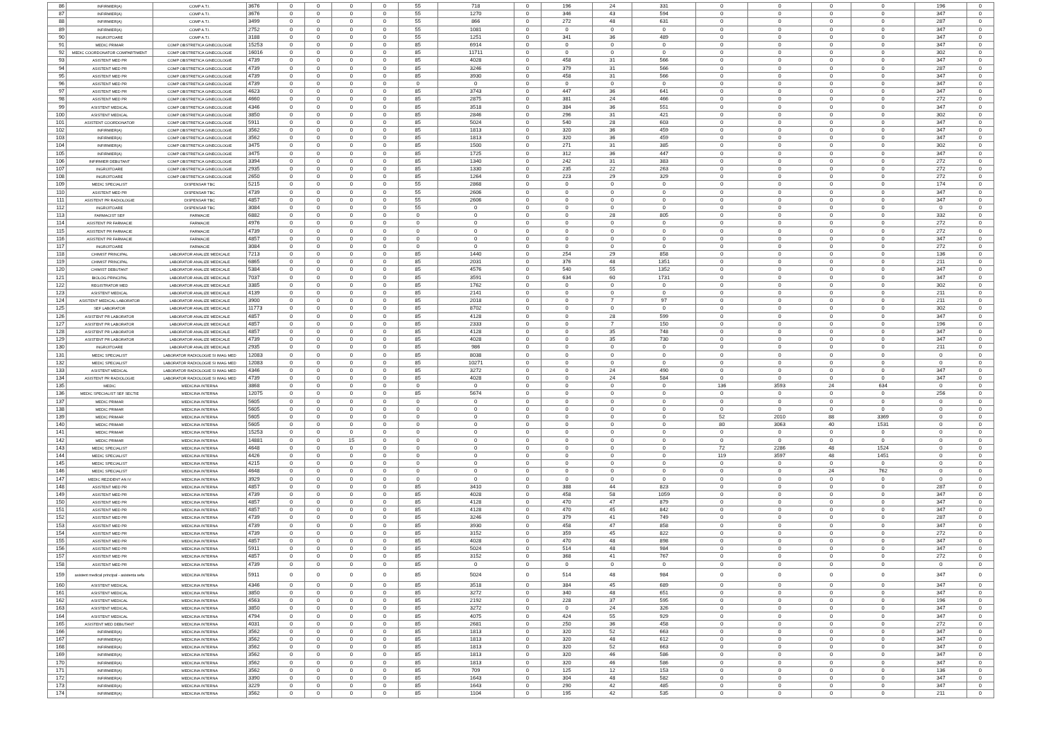| 86 | INFIRMIER(A) | COMP A.T.I. | 3676 | 0 | 0 | 0 | 0 | 55 | 718 | 0 | 196 | 24 | 331 | 0 | 0 | 0 | 0 | 196 | 0 |
| 87 | INFIRMIER(A) | COMP A.T.I. | 3676 | 0 | 0 | 0 | 0 | 55 | 1270 | 0 | 346 | 43 | 594 | 0 | 0 | 0 | 0 | 347 | 0 |
| 88 | INFIRMIER(A) | COMP A.T.I. | 3499 | 0 | 0 | 0 | 0 | 55 | 866 | 0 | 272 | 48 | 631 | 0 | 0 | 0 | 0 | 287 | 0 |
| 89 | INFIRMIER(A) | COMP A.T.I. | 2752 | 0 | 0 | 0 | 0 | 55 | 1081 | 0 | 0 | 0 | 0 | 0 | 0 | 0 | 0 | 347 | 0 |
| 90 | INGRIJITOARE | COMP A.T.I. | 3188 | 0 | 0 | 0 | 0 | 55 | 1251 | 0 | 341 | 36 | 489 | 0 | 0 | 0 | 0 | 347 | 0 |
| 91 | MEDIC PRIMAR | COMP OBSTRETICA GINECOLOGIE | 15253 | 0 | 0 | 0 | 0 | 85 | 6914 | 0 | 0 | 0 | 0 | 0 | 0 | 0 | 0 | 347 | 0 |
| 92 | MEDIC COORDONATOR COMPARTIMENT | COMP OBSTRETICA GINECOLOGIE | 16016 | 0 | 0 | 0 | 0 | 85 | 11711 | 0 | 0 | 0 | 0 | 0 | 0 | 0 | 0 | 302 | 0 |
| 93 | ASISTENT MED PR | COMP OBSTRETICA GINECOLOGIE | 4739 | 0 | 0 | 0 | 0 | 85 | 4028 | 0 | 458 | 31 | 566 | 0 | 0 | 0 | 0 | 347 | 0 |
| 94 | ASISTENT MED PR | COMP OBSTRETICA GINECOLOGIE | 4739 | 0 | 0 | 0 | 0 | 85 | 3246 | 0 | 379 | 31 | 566 | 0 | 0 | 0 | 0 | 287 | 0 |
| 95 | ASISTENT MED PR | COMP OBSTRETICA GINECOLOGIE | 4739 | 0 | 0 | 0 | 0 | 85 | 3930 | 0 | 458 | 31 | 566 | 0 | 0 | 0 | 0 | 347 | 0 |
| 96 | ASISTENT MED PR | COMP OBSTRETICA GINECOLOGIE | 4739 | 0 | 0 | 0 | 0 | 0 | 0 | 0 | 0 | 0 | 0 | 0 | 0 | 0 | 0 | 347 | 0 |
| 97 | ASISTENT MED PR | COMP OBSTRETICA GINECOLOGIE | 4623 | 0 | 0 | 0 | 0 | 85 | 3743 | 0 | 447 | 36 | 641 | 0 | 0 | 0 | 0 | 347 | 0 |
| 98 | ASISTENT MED PR | COMP OBSTRETICA GINECOLOGIE | 4660 | 0 | 0 | 0 | 0 | 85 | 2875 | 0 | 381 | 24 | 466 | 0 | 0 | 0 | 0 | 272 | 0 |
| 99 | ASISTENT MEDICAL | COMP OBSTRETICA GINECOLOGIE | 4346 | 0 | 0 | 0 | 0 | 85 | 3518 | 0 | 384 | 36 | 551 | 0 | 0 | 0 | 0 | 347 | 0 |
| 100 | ASISTENT MEDICAL | COMP OBSTRETICA GINECOLOGIE | 3850 | 0 | 0 | 0 | 0 | 85 | 2846 | 0 | 296 | 31 | 421 | 0 | 0 | 0 | 0 | 302 | 0 |
| 101 | ASISTENT COORDONATOR | COMP OBSTRETICA GINECOLOGIE | 5911 | 0 | 0 | 0 | 0 | 85 | 5024 | 0 | 540 | 28 | 603 | 0 | 0 | 0 | 0 | 347 | 0 |
| 102 | INFIRMIER(A) | COMP OBSTRETICA GINECOLOGIE | 3562 | 0 | 0 | 0 | 0 | 85 | 1813 | 0 | 320 | 36 | 459 | 0 | 0 | 0 | 0 | 347 | 0 |
| 103 | INFIRMIER(A) | COMP OBSTRETICA GINECOLOGIE | 3562 | 0 | 0 | 0 | 0 | 85 | 1813 | 0 | 320 | 36 | 459 | 0 | 0 | 0 | 0 | 347 | 0 |
| 104 | INFIRMIER(A) | COMP OBSTRETICA GINECOLOGIE | 3475 | 0 | 0 | 0 | 0 | 85 | 1500 | 0 | 271 | 31 | 385 | 0 | 0 | 0 | 0 | 302 | 0 |
| 105 | INFIRMIER(A) | COMP OBSTRETICA GINECOLOGIE | 3475 | 0 | 0 | 0 | 0 | 85 | 1725 | 0 | 312 | 36 | 447 | 0 | 0 | 0 | 0 | 347 | 0 |
| 106 | INFIRMIER DEBUTANT | COMP OBSTRETICA GINECOLOGIE | 3394 | 0 | 0 | 0 | 0 | 85 | 1340 | 0 | 242 | 31 | 383 | 0 | 0 | 0 | 0 | 272 | 0 |
| 107 | INGRIJITOARE | COMP OBSTRETICA GINECOLOGIE | 2935 | 0 | 0 | 0 | 0 | 85 | 1330 | 0 | 235 | 22 | 263 | 0 | 0 | 0 | 0 | 272 | 0 |
| 108 | INGRIJITOARE | COMP OBSTRETICA GINECOLOGIE | 2650 | 0 | 0 | 0 | 0 | 85 | 1264 | 0 | 223 | 29 | 329 | 0 | 0 | 0 | 0 | 272 | 0 |
| 109 | MEDIC SPECIALIST | DISPENSAR TBC | 5215 | 0 | 0 | 0 | 0 | 55 | 2868 | 0 | 0 | 0 | 0 | 0 | 0 | 0 | 0 | 174 | 0 |
| 110 | ASISTENT MED PR | DISPENSAR TBC | 4739 | 0 | 0 | 0 | 0 | 55 | 2606 | 0 | 0 | 0 | 0 | 0 | 0 | 0 | 0 | 347 | 0 |
| 111 | ASISTENT PR RADIOLOGIE | DISPENSAR TBC | 4857 | 0 | 0 | 0 | 0 | 55 | 2606 | 0 | 0 | 0 | 0 | 0 | 0 | 0 | 0 | 347 | 0 |
| 112 | INGRIJITOARE | DISPENSAR TBC | 3084 | 0 | 0 | 0 | 0 | 55 | 0 | 0 | 0 | 0 | 0 | 0 | 0 | 0 | 0 | 0 | 0 |
| 113 | FARMACIST SEF | FARMACIE | 6882 | 0 | 0 | 0 | 0 | 0 | 0 | 0 | 0 | 28 | 805 | 0 | 0 | 0 | 0 | 332 | 0 |
| 114 | ASISTENT PR FARMACIE | FARMACIE | 4976 | 0 | 0 | 0 | 0 | 0 | 0 | 0 | 0 | 0 | 0 | 0 | 0 | 0 | 0 | 272 | 0 |
| 115 | ASISTENT PR FARMACIE | FARMACIE | 4739 | 0 | 0 | 0 | 0 | 0 | 0 | 0 | 0 | 0 | 0 | 0 | 0 | 0 | 0 | 272 | 0 |
| 116 | ASISTENT PR FARMACIE | FARMACIE | 4857 | 0 | 0 | 0 | 0 | 0 | 0 | 0 | 0 | 0 | 0 | 0 | 0 | 0 | 0 | 347 | 0 |
| 117 | INGRIJITOARE | FARMACIE | 3084 | 0 | 0 | 0 | 0 | 0 | 0 | 0 | 0 | 0 | 0 | 0 | 0 | 0 | 0 | 272 | 0 |
| 118 | CHIMIST PRINCIPAL | LABORATOR ANALIZE MEDICALE | 7213 | 0 | 0 | 0 | 0 | 85 | 1440 | 0 | 254 | 29 | 858 | 0 | 0 | 0 | 0 | 136 | 0 |
| 119 | CHIMIST PRINCIPAL | LABORATOR ANALIZE MEDICALE | 6865 | 0 | 0 | 0 | 0 | 85 | 2031 | 0 | 376 | 48 | 1351 | 0 | 0 | 0 | 0 | 211 | 0 |
| 120 | CHIMIST DEBUTANT | LABORATOR ANALIZE MEDICALE | 5384 | 0 | 0 | 0 | 0 | 85 | 4576 | 0 | 540 | 55 | 1352 | 0 | 0 | 0 | 0 | 347 | 0 |
| 121 | BIOLOG PRINCIPAL | LABORATOR ANALIZE MEDICALE | 7037 | 0 | 0 | 0 | 0 | 85 | 3591 | 0 | 634 | 60 | 1731 | 0 | 0 | 0 | 0 | 347 | 0 |
| 122 | REGISTRATOR MED | LABORATOR ANALIZE MEDICALE | 3385 | 0 | 0 | 0 | 0 | 85 | 1762 | 0 | 0 | 0 | 0 | 0 | 0 | 0 | 0 | 302 | 0 |
| 123 | ASISTENT MEDICAL | LABORATOR ANALIZE MEDICALE | 4139 | 0 | 0 | 0 | 0 | 85 | 2141 | 0 | 0 | 0 | 0 | 0 | 0 | 0 | 0 | 211 | 0 |
| 124 | ASISTENT MEDICAL LABORATOR | LABORATOR ANALIZE MEDICALE | 3900 | 0 | 0 | 0 | 0 | 85 | 2018 | 0 | 0 | 7 | 97 | 0 | 0 | 0 | 0 | 211 | 0 |
| 125 | SEF LABORATOR | LABORATOR ANALIZE MEDICALE | 11773 | 0 | 0 | 0 | 0 | 85 | 8702 | 0 | 0 | 0 | 0 | 0 | 0 | 0 | 0 | 302 | 0 |
| 126 | ASISTENT PR LABORATOR | LABORATOR ANALIZE MEDICALE | 4857 | 0 | 0 | 0 | 0 | 85 | 4128 | 0 | 0 | 28 | 599 | 0 | 0 | 0 | 0 | 347 | 0 |
| 127 | ASISTENT PR LABORATOR | LABORATOR ANALIZE MEDICALE | 4857 | 0 | 0 | 0 | 0 | 85 | 2333 | 0 | 0 | 7 | 150 | 0 | 0 | 0 | 0 | 196 | 0 |
| 128 | ASISTENT PR LABORATOR | LABORATOR ANALIZE MEDICALE | 4857 | 0 | 0 | 0 | 0 | 85 | 4128 | 0 | 0 | 35 | 748 | 0 | 0 | 0 | 0 | 347 | 0 |
| 129 | ASISTENT PR LABORATOR | LABORATOR ANALIZE MEDICALE | 4739 | 0 | 0 | 0 | 0 | 85 | 4028 | 0 | 0 | 35 | 730 | 0 | 0 | 0 | 0 | 347 | 0 |
| 130 | INGRIJITOARE | LABORATOR ANALIZE MEDICALE | 2935 | 0 | 0 | 0 | 0 | 85 | 986 | 0 | 0 | 0 | 0 | 0 | 0 | 0 | 0 | 211 | 0 |
| 131 | MEDIC SPECIALIST | LABORATOR RADIOLOGIE SI IMAG MED | 12083 | 0 | 0 | 0 | 0 | 85 | 8038 | 0 | 0 | 0 | 0 | 0 | 0 | 0 | 0 | 0 | 0 |
| 132 | MEDIC SPECIALIST | LABORATOR RADIOLOGIE SI IMAG MED | 12083 | 0 | 0 | 0 | 0 | 85 | 10271 | 0 | 0 | 0 | 0 | 0 | 0 | 0 | 0 | 0 | 0 |
| 133 | ASISTENT MEDICAL | LABORATOR RADIOLOGIE SI IMAG MED | 4346 | 0 | 0 | 0 | 0 | 85 | 3272 | 0 | 0 | 24 | 490 | 0 | 0 | 0 | 0 | 347 | 0 |
| 134 | ASISTENT PR RADIOLOGIE | LABORATOR RADIOLOGIE SI IMAG MED | 4739 | 0 | 0 | 0 | 0 | 85 | 4028 | 0 | 0 | 24 | 584 | 0 | 0 | 0 | 0 | 347 | 0 |
| 135 | MEDIC | MEDICINA INTERNA | 3868 | 0 | 0 | 0 | 0 | 0 | 0 | 0 | 0 | 0 | 0 | 136 | 3593 | 24 | 634 | 0 | 0 |
| 136 | MEDIC SPECIALIST SEF SECTIE | MEDICINA INTERNA | 12075 | 0 | 0 | 0 | 0 | 85 | 5674 | 0 | 0 | 0 | 0 | 0 | 0 | 0 | 0 | 256 | 0 |
| 137 | MEDIC PRIMAR | MEDICINA INTERNA | 5605 | 0 | 0 | 0 | 0 | 0 | 0 | 0 | 0 | 0 | 0 | 0 | 0 | 0 | 0 | 0 | 0 |
| 138 | MEDIC PRIMAR | MEDICINA INTERNA | 5605 | 0 | 0 | 0 | 0 | 0 | 0 | 0 | 0 | 0 | 0 | 0 | 0 | 0 | 0 | 0 | 0 |
| 139 | MEDIC PRIMAR | MEDICINA INTERNA | 5605 | 0 | 0 | 0 | 0 | 0 | 0 | 0 | 0 | 0 | 0 | 52 | 2010 | 88 | 3369 | 0 | 0 |
| 140 | MEDIC PRIMAR | MEDICINA INTERNA | 5605 | 0 | 0 | 0 | 0 | 0 | 0 | 0 | 0 | 0 | 0 | 80 | 3063 | 40 | 1531 | 0 | 0 |
| 141 | MEDIC PRIMAR | MEDICINA INTERNA | 15253 | 0 | 0 | 0 | 0 | 0 | 0 | 0 | 0 | 0 | 0 | 0 | 0 | 0 | 0 | 0 | 0 |
| 142 | MEDIC PRIMAR | MEDICINA INTERNA | 14881 | 0 | 0 | 15 | 0 | 0 | 0 | 0 | 0 | 0 | 0 | 0 | 0 | 0 | 0 | 0 | 0 |
| 143 | MEDIC SPECIALIST | MEDICINA INTERNA | 4648 | 0 | 0 | 0 | 0 | 0 | 0 | 0 | 0 | 0 | 0 | 72 | 2286 | 48 | 1524 | 0 | 0 |
| 144 | MEDIC SPECIALIST | MEDICINA INTERNA | 4426 | 0 | 0 | 0 | 0 | 0 | 0 | 0 | 0 | 0 | 0 | 119 | 3597 | 48 | 1451 | 0 | 0 |
| 145 | MEDIC SPECIALIST | MEDICINA INTERNA | 4215 | 0 | 0 | 0 | 0 | 0 | 0 | 0 | 0 | 0 | 0 | 0 | 0 | 0 | 0 | 0 | 0 |
| 146 | MEDIC SPECIALIST | MEDICINA INTERNA | 4648 | 0 | 0 | 0 | 0 | 0 | 0 | 0 | 0 | 0 | 0 | 0 | 0 | 24 | 762 | 0 | 0 |
| 147 | MEDIC REZIDENT AN IV | MEDICINA INTERNA | 3929 | 0 | 0 | 0 | 0 | 0 | 0 | 0 | 0 | 0 | 0 | 0 | 0 | 0 | 0 | 0 | 0 |
| 148 | ASISTENT MED PR | MEDICINA INTERNA | 4857 | 0 | 0 | 0 | 0 | 85 | 3410 | 0 | 388 | 44 | 823 | 0 | 0 | 0 | 0 | 287 | 0 |
| 149 | ASISTENT MED PR | MEDICINA INTERNA | 4739 | 0 | 0 | 0 | 0 | 85 | 4028 | 0 | 458 | 58 | 1059 | 0 | 0 | 0 | 0 | 347 | 0 |
| 150 | ASISTENT MED PR | MEDICINA INTERNA | 4857 | 0 | 0 | 0 | 0 | 85 | 4128 | 0 | 470 | 47 | 879 | 0 | 0 | 0 | 0 | 347 | 0 |
| 151 | ASISTENT MED PR | MEDICINA INTERNA | 4857 | 0 | 0 | 0 | 0 | 85 | 4128 | 0 | 470 | 45 | 842 | 0 | 0 | 0 | 0 | 347 | 0 |
| 152 | ASISTENT MED PR | MEDICINA INTERNA | 4739 | 0 | 0 | 0 | 0 | 85 | 3246 | 0 | 379 | 41 | 749 | 0 | 0 | 0 | 0 | 287 | 0 |
| 153 | ASISTENT MED PR | MEDICINA INTERNA | 4739 | 0 | 0 | 0 | 0 | 85 | 3930 | 0 | 458 | 47 | 858 | 0 | 0 | 0 | 0 | 347 | 0 |
| 154 | ASISTENT MED PR | MEDICINA INTERNA | 4739 | 0 | 0 | 0 | 0 | 85 | 3152 | 0 | 359 | 45 | 822 | 0 | 0 | 0 | 0 | 272 | 0 |
| 155 | ASISTENT MED PR | MEDICINA INTERNA | 4857 | 0 | 0 | 0 | 0 | 85 | 4028 | 0 | 470 | 48 | 898 | 0 | 0 | 0 | 0 | 347 | 0 |
| 156 | ASISTENT MED PR | MEDICINA INTERNA | 5911 | 0 | 0 | 0 | 0 | 85 | 5024 | 0 | 514 | 48 | 984 | 0 | 0 | 0 | 0 | 347 | 0 |
| 157 | ASISTENT MED PR | MEDICINA INTERNA | 4857 | 0 | 0 | 0 | 0 | 85 | 3152 | 0 | 368 | 41 | 767 | 0 | 0 | 0 | 0 | 272 | 0 |
| 158 | ASISTENT MED PR | MEDICINA INTERNA | 4739 | 0 | 0 | 0 | 0 | 85 | 0 | 0 | 0 | 0 | 0 | 0 | 0 | 0 | 0 | 0 | 0 |
| 159 | asistent medical principal - asistenta sefa | MEDICINA INTERNA | 5911 | 0 | 0 | 0 | 0 | 85 | 5024 | 0 | 514 | 48 | 984 | 0 | 0 | 0 | 0 | 347 | 0 |
| 160 | ASISTENT MEDICAL | MEDICINA INTERNA | 4346 | 0 | 0 | 0 | 0 | 85 | 3518 | 0 | 384 | 45 | 689 | 0 | 0 | 0 | 0 | 347 | 0 |
| 161 | ASISTENT MEDICAL | MEDICINA INTERNA | 3850 | 0 | 0 | 0 | 0 | 85 | 3272 | 0 | 340 | 48 | 651 | 0 | 0 | 0 | 0 | 347 | 0 |
| 162 | ASISTENT MEDICAL | MEDICINA INTERNA | 4563 | 0 | 0 | 0 | 0 | 85 | 2192 | 0 | 228 | 37 | 595 | 0 | 0 | 0 | 0 | 196 | 0 |
| 163 | ASISTENT MEDICAL | MEDICINA INTERNA | 3850 | 0 | 0 | 0 | 0 | 85 | 3272 | 0 | 0 | 24 | 326 | 0 | 0 | 0 | 0 | 347 | 0 |
| 164 | ASISTENT MEDICAL | MEDICINA INTERNA | 4794 | 0 | 0 | 0 | 0 | 85 | 4075 | 0 | 424 | 55 | 929 | 0 | 0 | 0 | 0 | 347 | 0 |
| 165 | ASISTENT MED DEBUTANT | MEDICINA INTERNA | 4031 | 0 | 0 | 0 | 0 | 85 | 2681 | 0 | 250 | 36 | 458 | 0 | 0 | 0 | 0 | 272 | 0 |
| 166 | INFIRMIER(A) | MEDICINA INTERNA | 3562 | 0 | 0 | 0 | 0 | 85 | 1813 | 0 | 320 | 52 | 663 | 0 | 0 | 0 | 0 | 347 | 0 |
| 167 | INFIRMIER(A) | MEDICINA INTERNA | 3562 | 0 | 0 | 0 | 0 | 85 | 1813 | 0 | 320 | 48 | 612 | 0 | 0 | 0 | 0 | 347 | 0 |
| 168 | INFIRMIER(A) | MEDICINA INTERNA | 3562 | 0 | 0 | 0 | 0 | 85 | 1813 | 0 | 320 | 52 | 663 | 0 | 0 | 0 | 0 | 347 | 0 |
| 169 | INFIRMIER(A) | MEDICINA INTERNA | 3562 | 0 | 0 | 0 | 0 | 85 | 1813 | 0 | 320 | 46 | 586 | 0 | 0 | 0 | 0 | 347 | 0 |
| 170 | INFIRMIER(A) | MEDICINA INTERNA | 3562 | 0 | 0 | 0 | 0 | 85 | 1813 | 0 | 320 | 46 | 586 | 0 | 0 | 0 | 0 | 347 | 0 |
| 171 | INFIRMIER(A) | MEDICINA INTERNA | 3562 | 0 | 0 | 0 | 0 | 85 | 709 | 0 | 125 | 12 | 153 | 0 | 0 | 0 | 0 | 136 | 0 |
| 172 | INFIRMIER(A) | MEDICINA INTERNA | 3390 | 0 | 0 | 0 | 0 | 85 | 1643 | 0 | 304 | 48 | 582 | 0 | 0 | 0 | 0 | 347 | 0 |
| 173 | INFIRMIER(A) | MEDICINA INTERNA | 3229 | 0 | 0 | 0 | 0 | 85 | 1643 | 0 | 290 | 42 | 485 | 0 | 0 | 0 | 0 | 347 | 0 |
| 174 | INFIRMIER(A) | MEDICINA INTERNA | 3562 | 0 | 0 | 0 | 0 | 85 | 1104 | 0 | 195 | 42 | 535 | 0 | 0 | 0 | 0 | 211 | 0 |